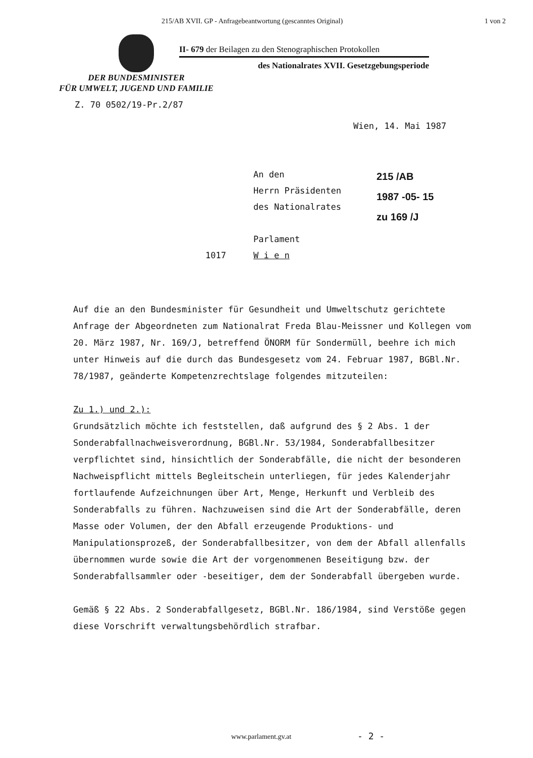215/AB XVII. GP - Anfragebeantwortung (gescanntes Original) 1 von 2
II- 679 der Beilagen zu den Stenographischen Protokollen
des Nationalrates XVII. Gesetzgebungsperiode
DER BUNDESMINISTER
FÜR UMWELT, JUGEND UND FAMILIE
Z. 70 0502/19-Pr.2/87
Wien, 14. Mai 1987
1017 An den
Herrn Präsidenten
des Nationalrates
Parlament
W i e n
215 /AB
1987 -05- 15
zu 169 /J
Auf die an den Bundesminister für Gesundheit und Umweltschutz gerichtete Anfrage der Abgeordneten zum Nationalrat Freda Blau-Meissner und Kollegen vom 20. März 1987, Nr. 169/J, betreffend ÖNORM für Sondermüll, beehre ich mich unter Hinweis auf die durch das Bundesgesetz vom 24. Februar 1987, BGBl.Nr. 78/1987, geänderte Kompetenzrechtslage folgendes mitzuteilen:
Zu 1.) und 2.):
Grundsätzlich möchte ich feststellen, daß aufgrund des § 2 Abs. 1 der Sonderabfallnachweisverordnung, BGBl.Nr. 53/1984, Sonderabfallbesitzer verpflichtet sind, hinsichtlich der Sonderabfälle, die nicht der besonderen Nachweispflicht mittels Begleitschein unterliegen, für jedes Kalenderjahr fortlaufende Aufzeichnungen über Art, Menge, Herkunft und Verbleib des Sonderabfalls zu führen. Nachzuweisen sind die Art der Sonderabfälle, deren Masse oder Volumen, der den Abfall erzeugende Produktions- und Manipulationsprozeß, der Sonderabfallbesitzer, von dem der Abfall allenfalls übernommen wurde sowie die Art der vorgenommenen Beseitigung bzw. der Sonderabfallsammler oder -beseitiger, dem der Sonderabfall übergeben wurde.
Gemäß § 22 Abs. 2 Sonderabfallgesetz, BGBl.Nr. 186/1984, sind Verstöße gegen diese Vorschrift verwaltungsbehördlich strafbar.
www.parlament.gv.at - 2 -